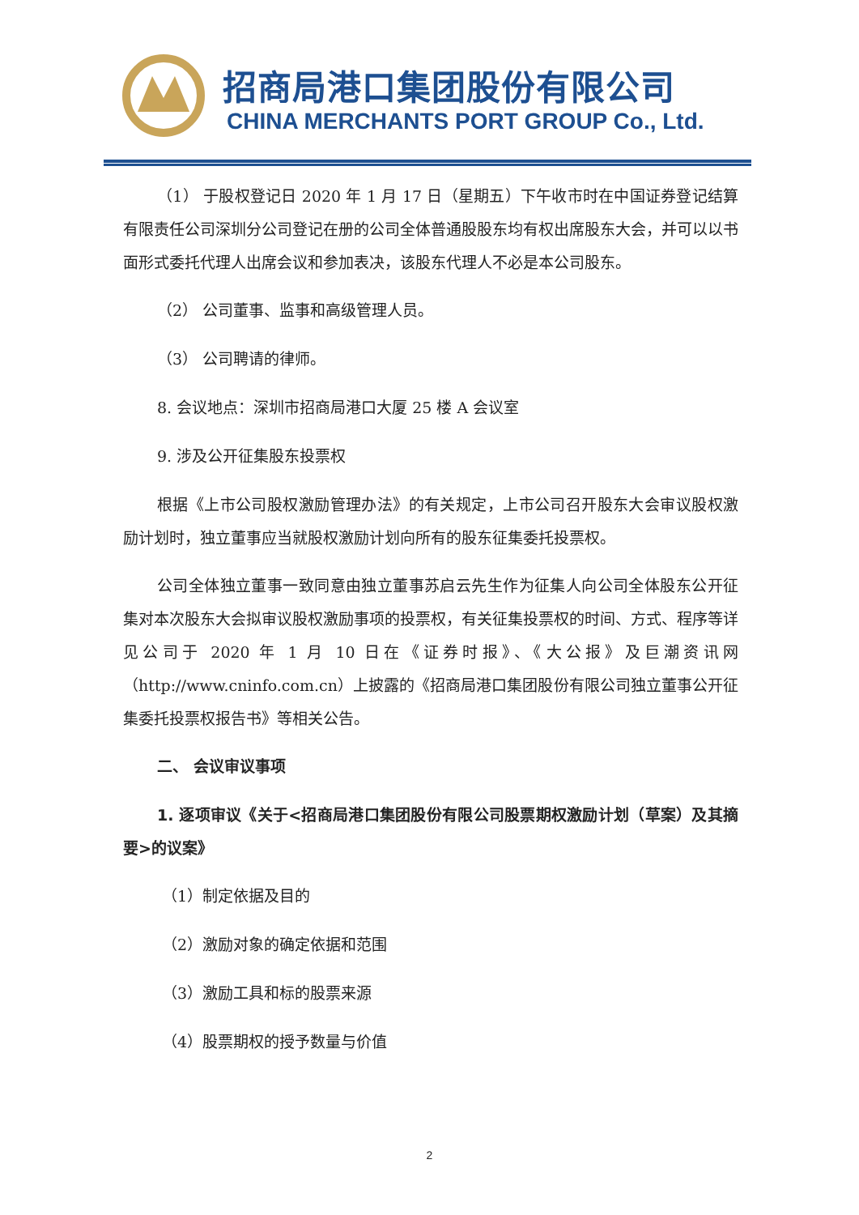招商局港口集团股份有限公司
CHINA MERCHANTS PORT GROUP Co., Ltd.
（1） 于股权登记日 2020 年 1 月 17 日（星期五）下午收市时在中国证券登记结算有限责任公司深圳分公司登记在册的公司全体普通股股东均有权出席股东大会，并可以以书面形式委托代理人出席会议和参加表决，该股东代理人不必是本公司股东。
（2） 公司董事、监事和高级管理人员。
（3） 公司聘请的律师。
8. 会议地点：深圳市招商局港口大厦 25 楼 A 会议室
9. 涉及公开征集股东投票权
根据《上市公司股权激励管理办法》的有关规定，上市公司召开股东大会审议股权激励计划时，独立董事应当就股权激励计划向所有的股东征集委托投票权。
公司全体独立董事一致同意由独立董事苏启云先生作为征集人向公司全体股东公开征集对本次股东大会拟审议股权激励事项的投票权，有关征集投票权的时间、方式、程序等详见公司于 2020 年 1 月 10 日在《证券时报》、《大公报》及巨潮资讯网（http://www.cninfo.com.cn）上披露的《招商局港口集团股份有限公司独立董事公开征集委托投票权报告书》等相关公告。
二、 会议审议事项
1. 逐项审议《关于<招商局港口集团股份有限公司股票期权激励计划（草案）及其摘要>的议案》
（1）制定依据及目的
（2）激励对象的确定依据和范围
（3）激励工具和标的股票来源
（4）股票期权的授予数量与价值
2